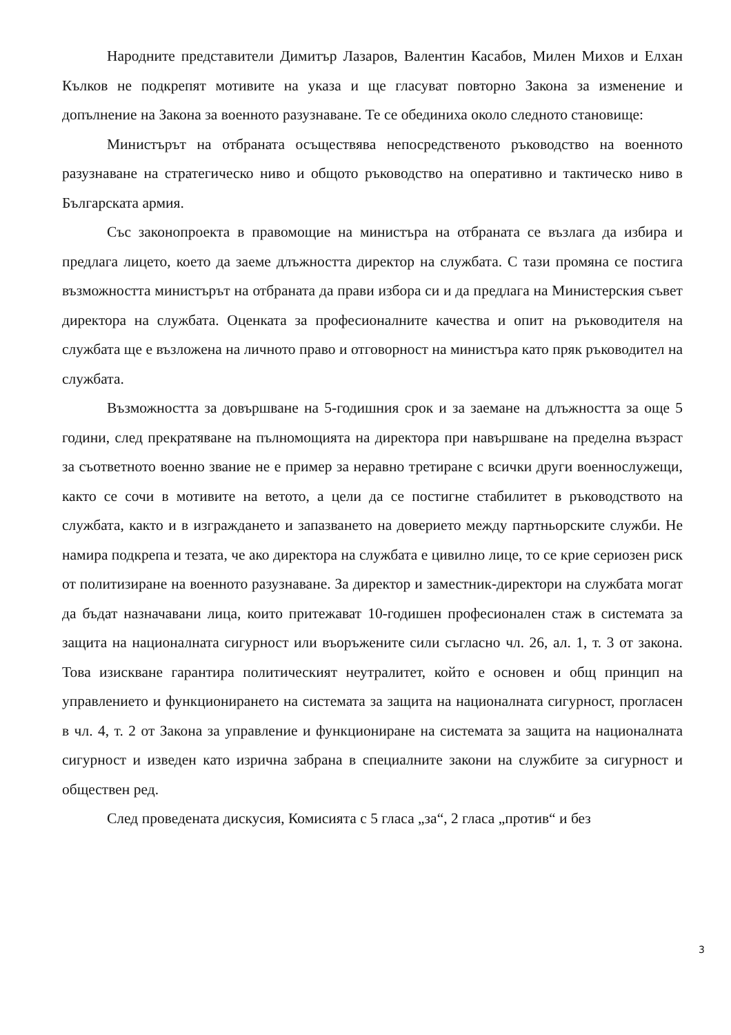Народните представители Димитър Лазаров, Валентин Касабов, Милен Михов и Елхан Кълков не подкрепят мотивите на указа и ще гласуват повторно Закона за изменение и допълнение на Закона за военното разузнаване. Те се обединиха около следното становище:
Министърът на отбраната осъществява непосредственото ръководство на военното разузнаване на стратегическо ниво и общото ръководство на оперативно и тактическо ниво в Българската армия.
Със законопроекта в правомощие на министъра на отбраната се възлага да избира и предлага лицето, което да заеме длъжността директор на службата. С тази промяна се постига възможността министърът на отбраната да прави избора си и да предлага на Министерския съвет директора на службата. Оценката за професионалните качества и опит на ръководителя на службата ще е възложена на личното право и отговорност на министъра като пряк ръководител на службата.
Възможността за довършване на 5-годишния срок и за заемане на длъжността за още 5 години, след прекратяване на пълномощията на директора при навършване на пределна възраст за съответното военно звание не е пример за неравно третиране с всички други военнослужещи, както се сочи в мотивите на ветото, а цели да се постигне стабилитет в ръководството на службата, както и в изграждането и запазването на доверието между партньорските служби. Не намира подкрепа и тезата, че ако директора на службата е цивилно лице, то се крие сериозен риск от политизиране на военното разузнаване. За директор и заместник-директори на службата могат да бъдат назначавани лица, които притежават 10-годишен професионален стаж в системата за защита на националната сигурност или въоръжените сили съгласно чл. 26, ал. 1, т. 3 от закона. Това изискване гарантира политическият неутралитет, който е основен и общ принцип на управлението и функционирането на системата за защита на националната сигурност, прогласен в чл. 4, т. 2 от Закона за управление и функциониране на системата за защита на националната сигурност и изведен като изрична забрана в специалните закони на службите за сигурност и обществен ред.
След проведената дискусия, Комисията с 5 гласа „за“, 2 гласа „против“ и без
3